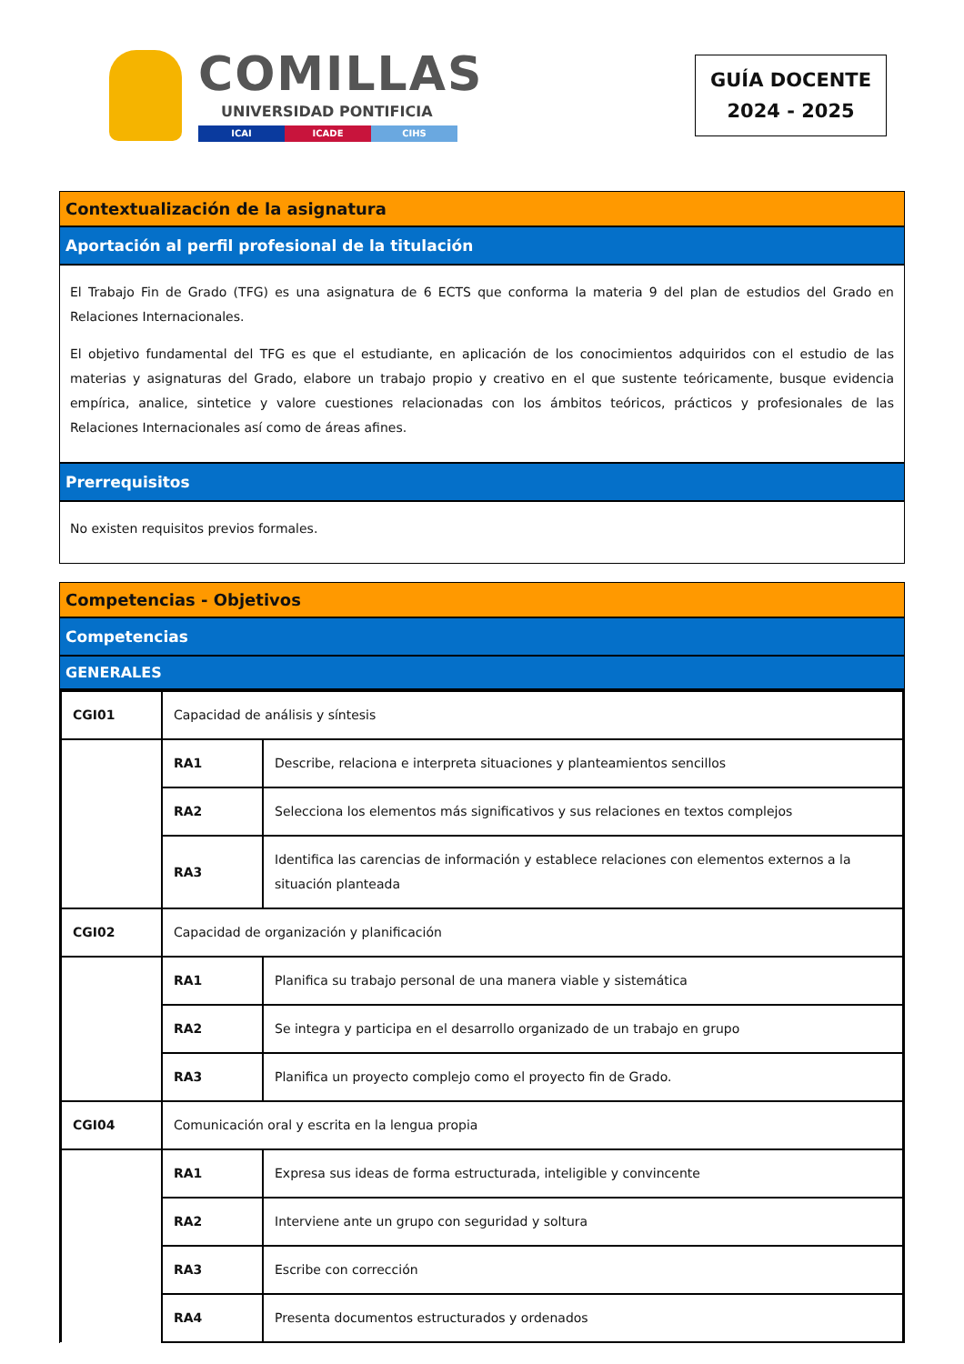COMILLAS
UNIVERSIDAD PONTIFICIA
ICAI ICADE CIHS
GUÍA DOCENTE
2024 - 2025
Contextualización de la asignatura
Aportación al perfil profesional de la titulación
El Trabajo Fin de Grado (TFG) es una asignatura de 6 ECTS que conforma la materia 9 del plan de estudios del Grado en Relaciones Internacionales.
El objetivo fundamental del TFG es que el estudiante, en aplicación de los conocimientos adquiridos con el estudio de las materias y asignaturas del Grado, elabore un trabajo propio y creativo en el que sustente teóricamente, busque evidencia empírica, analice, sintetice y valore cuestiones relacionadas con los ámbitos teóricos, prácticos y profesionales de las Relaciones Internacionales así como de áreas afines.
Prerrequisitos
No existen requisitos previos formales.
Competencias - Objetivos
Competencias
GENERALES
| CGI01 | Capacidad de análisis y síntesis | |
| | RA1 | Describe, relaciona e interpreta situaciones y planteamientos sencillos |
| | RA2 | Selecciona los elementos más significativos y sus relaciones en textos complejos |
| | RA3 | Identifica las carencias de información y establece relaciones con elementos externos a la situación planteada |
| CGI02 | Capacidad de organización y planificación | |
| | RA1 | Planifica su trabajo personal de una manera viable y sistemática |
| | RA2 | Se integra y participa en el desarrollo organizado de un trabajo en grupo |
| | RA3 | Planifica un proyecto complejo como el proyecto fin de Grado. |
| CGI04 | Comunicación oral y escrita en la lengua propia | |
| | RA1 | Expresa sus ideas de forma estructurada, inteligible y convincente |
| | RA2 | Interviene ante un grupo con seguridad y soltura |
| | RA3 | Escribe con corrección |
| | RA4 | Presenta documentos estructurados y ordenados |